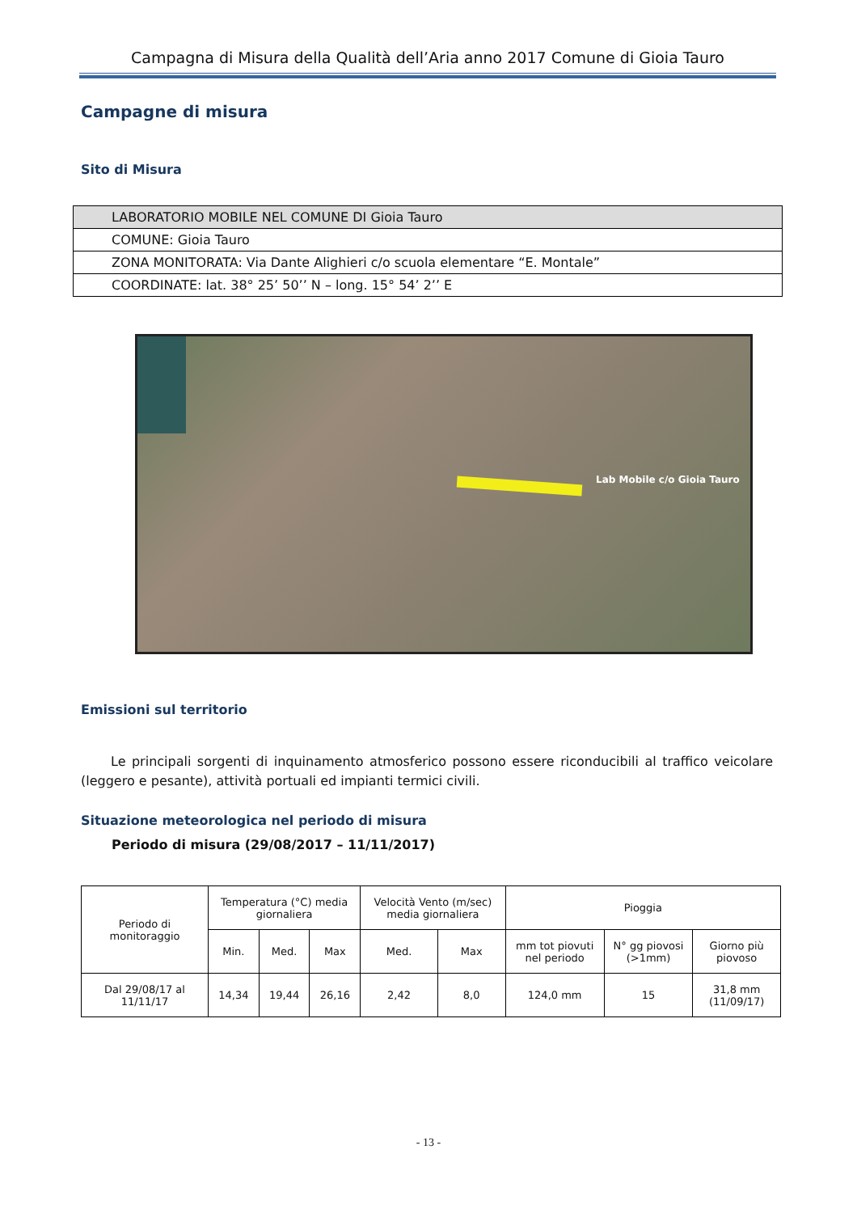Campagna di Misura della Qualità dell’Aria anno 2017 Comune di Gioia Tauro
Campagne di misura
Sito di Misura
| LABORATORIO MOBILE NEL COMUNE DI Gioia Tauro |
| COMUNE: Gioia Tauro |
| ZONA MONITORATA: Via Dante Alighieri c/o scuola elementare “E. Montale” |
| COORDINATE: lat. 38° 25’ 50’’ N – long. 15° 54’ 2’’ E |
Lab Mobile c/o Gioia Tauro
Emissioni sul territorio
Le principali sorgenti di inquinamento atmosferico possono essere riconducibili al traffico veicolare (leggero e pesante), attività portuali ed impianti termici civili.
Situazione meteorologica nel periodo di misura
Periodo di misura (29/08/2017 – 11/11/2017)
| Periodo di monitoraggio | Temperatura (°C) media giornaliera | | | Velocità Vento (m/sec) media giornaliera | | Pioggia | | |
| --- | --- | --- | --- | --- | --- | --- | --- | --- |
| | Min. | Med. | Max | Med. | Max | mm tot piovuti nel periodo | N° gg piovosi (>1mm) | Giorno più piovoso |
| Dal 29/08/17 al 11/11/17 | 14,34 | 19,44 | 26,16 | 2,42 | 8,0 | 124,0 mm | 15 | 31,8 mm (11/09/17) |
- 13 -